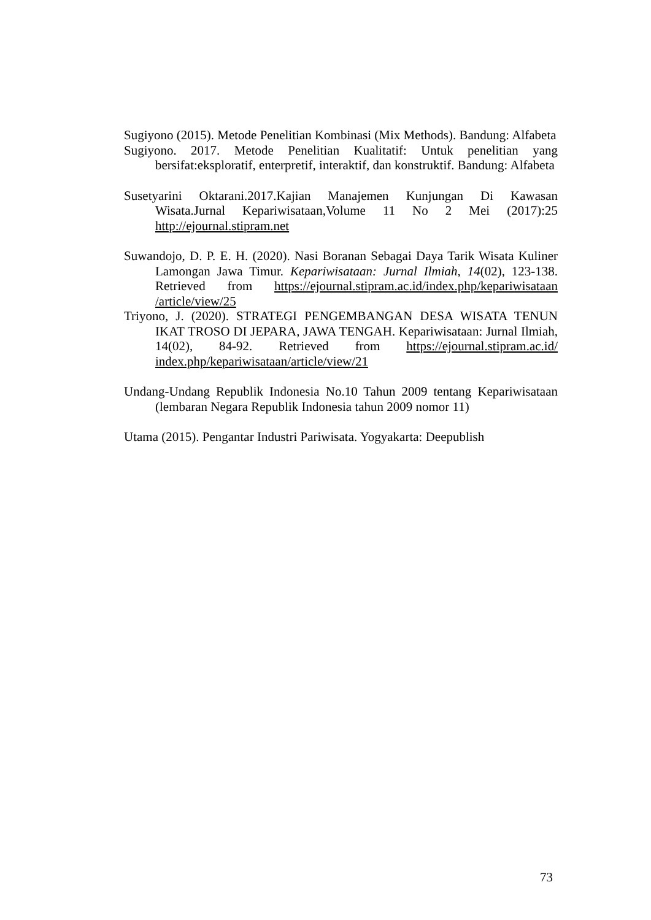Sugiyono (2015). Metode Penelitian Kombinasi (Mix Methods). Bandung: Alfabeta
Sugiyono. 2017. Metode Penelitian Kualitatif: Untuk penelitian yang bersifat:eksploratif, enterpretif, interaktif, dan konstruktif. Bandung: Alfabeta
Susetyarini Oktarani.2017.Kajian Manajemen Kunjungan Di Kawasan Wisata.Jurnal Kepariwisataan,Volume 11 No 2 Mei (2017):25 http://ejournal.stipram.net
Suwandojo, D. P. E. H. (2020). Nasi Boranan Sebagai Daya Tarik Wisata Kuliner Lamongan Jawa Timur. Kepariwisataan: Jurnal Ilmiah, 14(02), 123-138. Retrieved from https://ejournal.stipram.ac.id/index.php/kepariwisataan /article/view/25
Triyono, J. (2020). STRATEGI PENGEMBANGAN DESA WISATA TENUN IKAT TROSO DI JEPARA, JAWA TENGAH. Kepariwisataan: Jurnal Ilmiah, 14(02), 84-92. Retrieved from https://ejournal.stipram.ac.id/ index.php/kepariwisataan/article/view/21
Undang-Undang Republik Indonesia No.10 Tahun 2009 tentang Kepariwisataan (lembaran Negara Republik Indonesia tahun 2009 nomor 11)
Utama (2015). Pengantar Industri Pariwisata. Yogyakarta: Deepublish
73